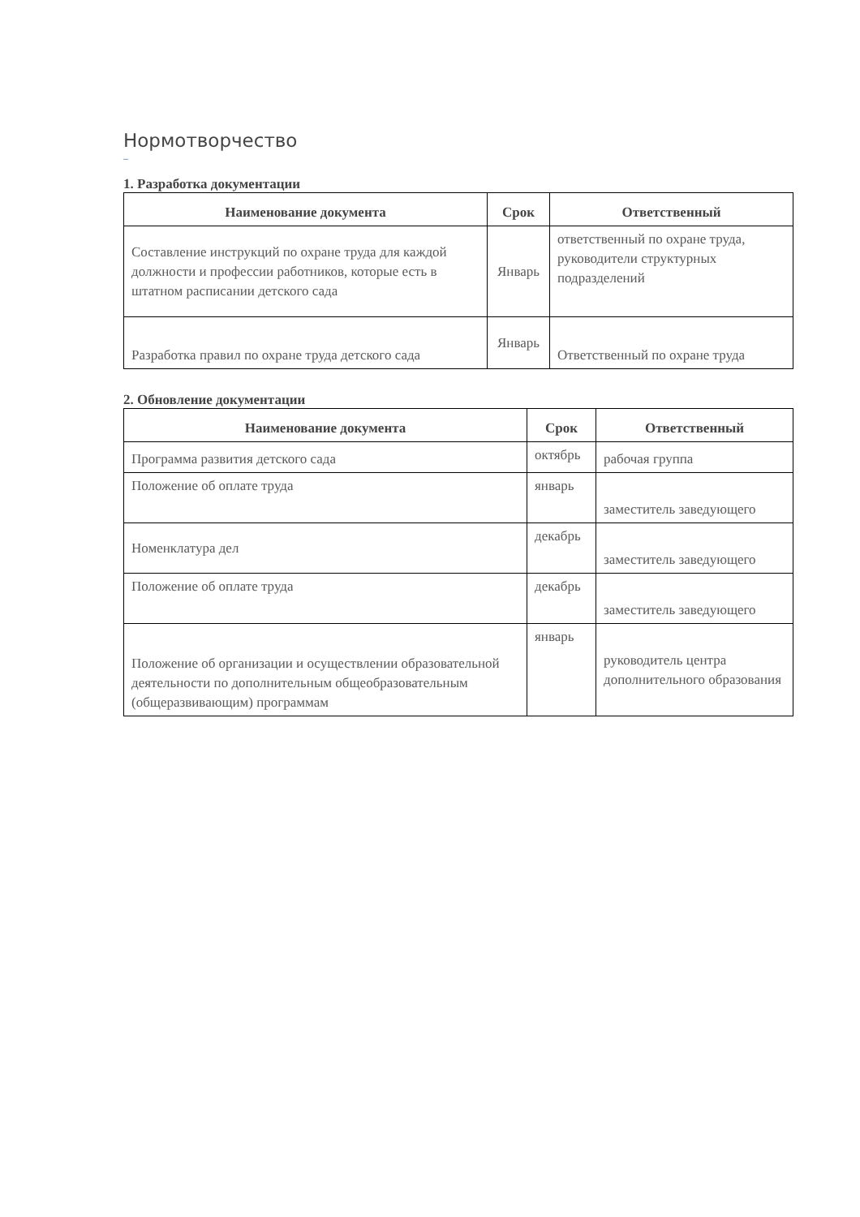Нормотворчество
–
1. Разработка документации
| Наименование документа | Срок | Ответственный |
| --- | --- | --- |
| Составление инструкций по охране труда для каждой должности и профессии работников, которые есть в штатном расписании детского сада | Январь | ответственный по охране труда, руководители структурных подразделений |
| Разработка правил по охране труда детского сада | Январь | Ответственный по охране труда |
2. Обновление документации
| Наименование документа | Срок | Ответственный |
| --- | --- | --- |
| Программа развития детского сада | октябрь | рабочая группа |
| Положение об оплате труда | январь | заместитель заведующего |
| Номенклатура дел | декабрь | заместитель заведующего |
| Положение об оплате труда | декабрь | заместитель заведующего |
| Положение об организации и осуществлении образовательной деятельности по дополнительным общеобразовательным (общеразвивающим) программам | январь | руководитель центра дополнительного образования |